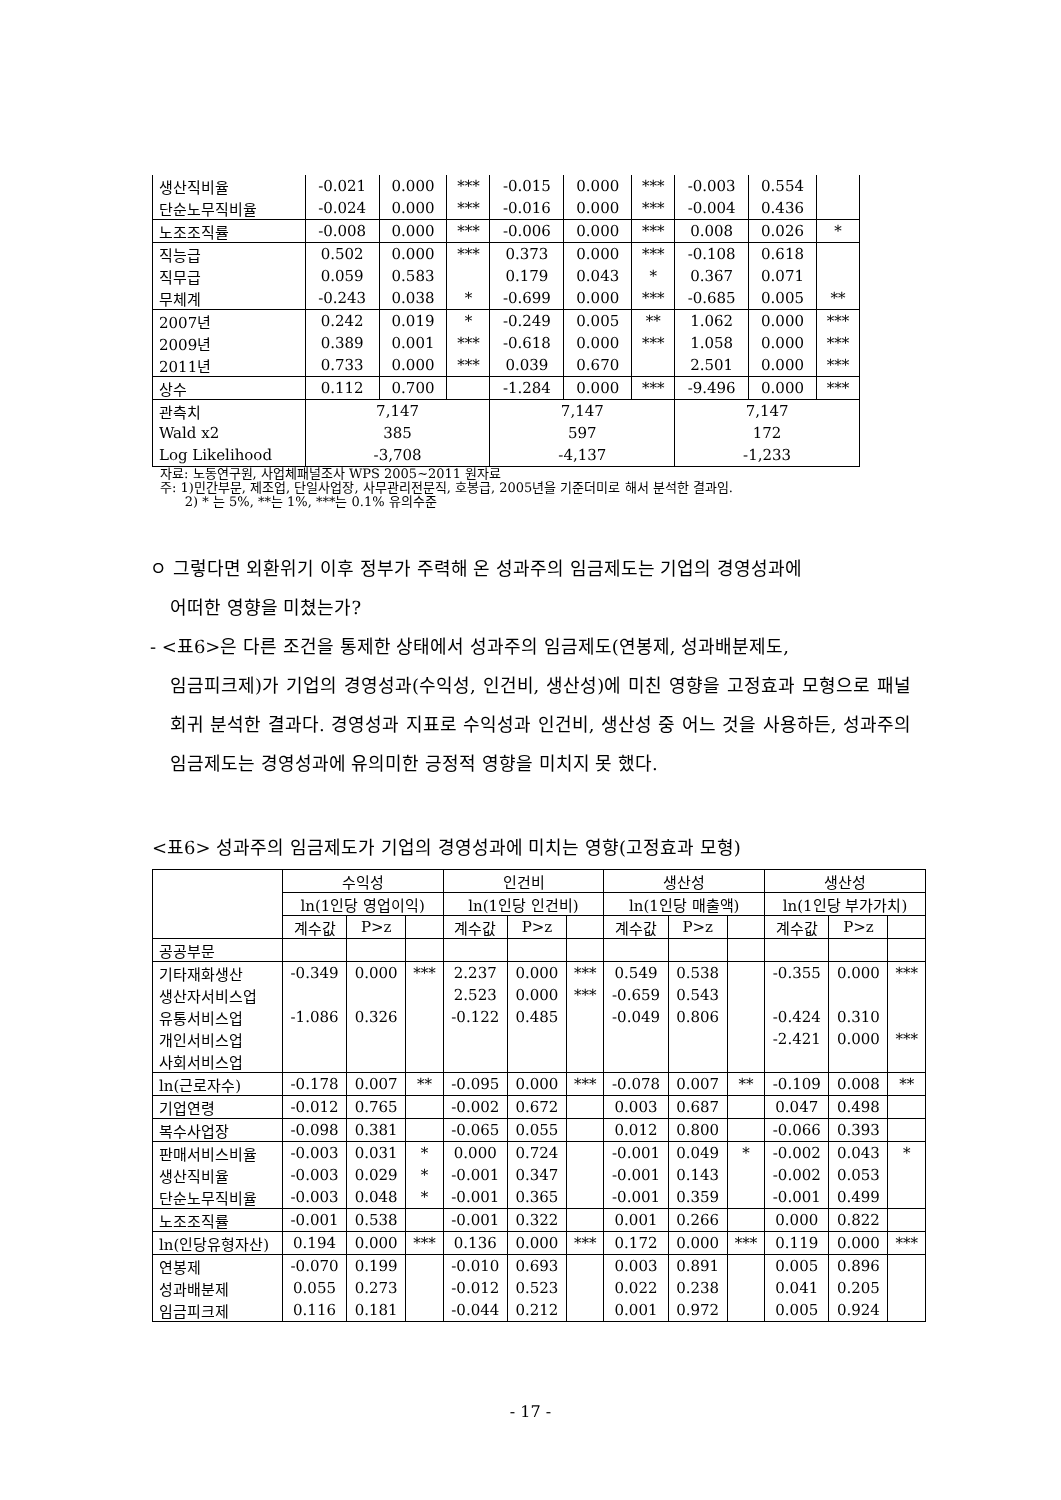| 생산직비율 | -0.021 | 0.000 | *** | -0.015 | 0.000 | *** | -0.003 | 0.554 | |
| 단순노무직비율 | -0.024 | 0.000 | *** | -0.016 | 0.000 | *** | -0.004 | 0.436 | |
| 노조조직률 | -0.008 | 0.000 | *** | -0.006 | 0.000 | *** | 0.008 | 0.026 | * |
| 직능급 | 0.502 | 0.000 | *** | 0.373 | 0.000 | *** | -0.108 | 0.618 | |
| 직무급 | 0.059 | 0.583 | | 0.179 | 0.043 | * | 0.367 | 0.071 | |
| 무체계 | -0.243 | 0.038 | * | -0.699 | 0.000 | *** | -0.685 | 0.005 | ** |
| 2007년 | 0.242 | 0.019 | * | -0.249 | 0.005 | ** | 1.062 | 0.000 | *** |
| 2009년 | 0.389 | 0.001 | *** | -0.618 | 0.000 | *** | 1.058 | 0.000 | *** |
| 2011년 | 0.733 | 0.000 | *** | 0.039 | 0.670 | | 2.501 | 0.000 | *** |
| 상수 | 0.112 | 0.700 | | -1.284 | 0.000 | *** | -9.496 | 0.000 | *** |
| 관측치 | 7,147 | | | 7,147 | | | 7,147 | | |
| Wald x2 | 385 | | | 597 | | | 172 | | |
| Log Likelihood | -3,708 | | | -4,137 | | | -1,233 | | |
자료: 노동연구원, 사업체패널조사 WPS 2005~2011 원자료
주: 1)민간부문, 제조업, 단일사업장, 사무관리전문직, 호봉급, 2005년을 기준더미로 해서 분석한 결과임.
2) * 는 5%, **는 1%, ***는 0.1% 유의수준
ㅇ 그렇다면 외환위기 이후 정부가 주력해 온 성과주의 임금제도는 기업의 경영성과에
어떠한 영향을 미쳤는가?
- <표6>은 다른 조건을 통제한 상태에서 성과주의 임금제도(연봉제, 성과배분제도,
임금피크제)가 기업의 경영성과(수익성, 인건비, 생산성)에 미친 영향을 고정효과 모형으로 패널회귀 분석한 결과다. 경영성과 지표로 수익성과 인건비, 생산성 중 어느 것을 사용하든, 성과주의 임금제도는 경영성과에 유의미한 긍정적 영향을 미치지 못 했다.
<표6> 성과주의 임금제도가 기업의 경영성과에 미치는 영향(고정효과 모형)
| | 수익성 | | | 인건비 | | | 생산성 | | | 생산성 | | |
| --- | --- | --- | --- | --- | --- | --- | --- | --- | --- | --- | --- | --- |
| | ln(1인당 영업이익) | | | ln(1인당 인건비) | | | ln(1인당 매출액) | | | ln(1인당 부가가치) | | |
| | 계수값 | P>z | | 계수값 | P>z | | 계수값 | P>z | | 계수값 | P>z | |
| 공공부문 | | | | | | | | | | | | |
| 기타재화생산 | -0.349 | 0.000 | *** | 2.237 | 0.000 | *** | 0.549 | 0.538 | | -0.355 | 0.000 | *** |
| 생산자서비스업 | | | | 2.523 | 0.000 | *** | -0.659 | 0.543 | | | | |
| 유통서비스업 | -1.086 | 0.326 | | -0.122 | 0.485 | | -0.049 | 0.806 | | -0.424 | 0.310 | |
| 개인서비스업 | | | | | | | | | | -2.421 | 0.000 | *** |
| 사회서비스업 | | | | | | | | | | | | |
| ln(근로자수) | -0.178 | 0.007 | ** | -0.095 | 0.000 | *** | -0.078 | 0.007 | ** | -0.109 | 0.008 | ** |
| 기업연령 | -0.012 | 0.765 | | -0.002 | 0.672 | | 0.003 | 0.687 | | 0.047 | 0.498 | |
| 복수사업장 | -0.098 | 0.381 | | -0.065 | 0.055 | | 0.012 | 0.800 | | -0.066 | 0.393 | |
| 판매서비스비율 | -0.003 | 0.031 | * | 0.000 | 0.724 | | -0.001 | 0.049 | * | -0.002 | 0.043 | * |
| 생산직비율 | -0.003 | 0.029 | * | -0.001 | 0.347 | | -0.001 | 0.143 | | -0.002 | 0.053 | |
| 단순노무직비율 | -0.003 | 0.048 | * | -0.001 | 0.365 | | -0.001 | 0.359 | | -0.001 | 0.499 | |
| 노조조직률 | -0.001 | 0.538 | | -0.001 | 0.322 | | 0.001 | 0.266 | | 0.000 | 0.822 | |
| ln(인당유형자산) | 0.194 | 0.000 | *** | 0.136 | 0.000 | *** | 0.172 | 0.000 | *** | 0.119 | 0.000 | *** |
| 연봉제 | -0.070 | 0.199 | | -0.010 | 0.693 | | 0.003 | 0.891 | | 0.005 | 0.896 | |
| 성과배분제 | 0.055 | 0.273 | | -0.012 | 0.523 | | 0.022 | 0.238 | | 0.041 | 0.205 | |
| 임금피크제 | 0.116 | 0.181 | | -0.044 | 0.212 | | 0.001 | 0.972 | | 0.005 | 0.924 | |
- 17 -